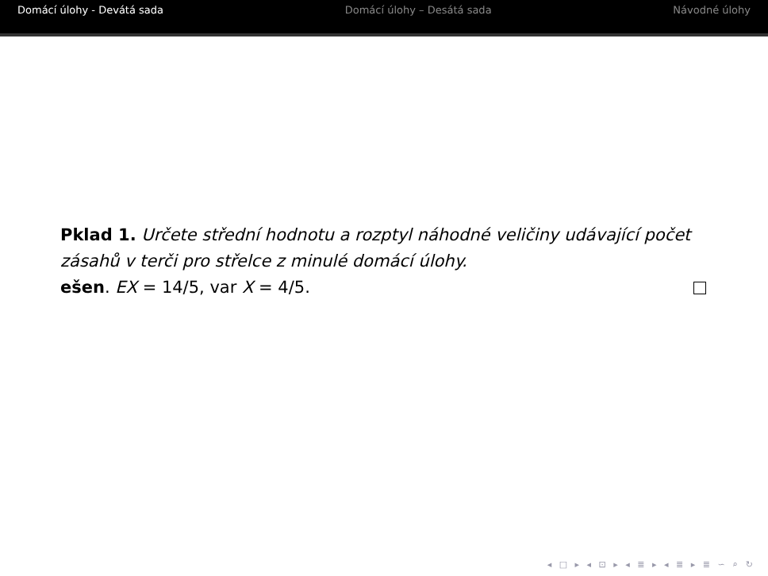Domácí úlohy - Devátá sada Domácí úlohy – Desátá sada Návodné úlohy
Pklad 1. Určete střední hodnotu a rozptyl náhodné veličiny udávající počet zásahů v terči pro střelce z minulé domácí úlohy.
ešen. EX = 14/5, var X = 4/5.
◂ □ ▸ ◂ ⊡ ▸ ◂ ≣ ▸ ◂ ≣ ▸ ≣ ∽ ⌕ ↻